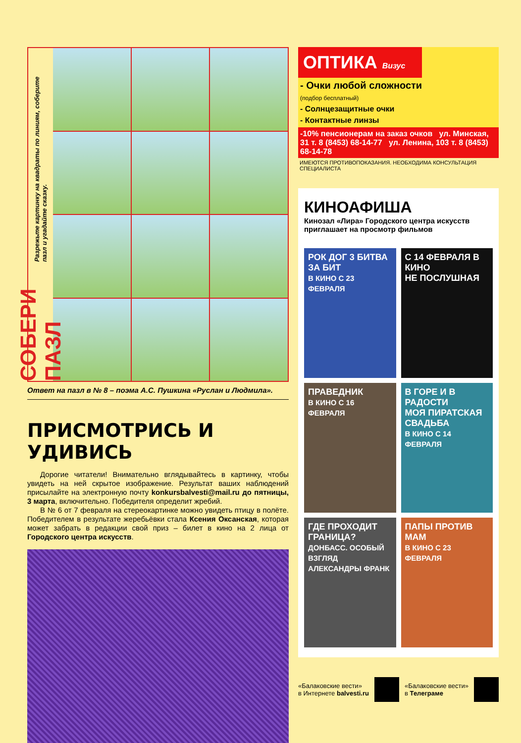СОБЕРИ ПАЗЛ
Разрежьте картинку на квадраты по линиям, соберите пазл и угадайте сказку.
Ответ на пазл в № 8 – поэма А.С. Пушкина «Руслан и Людмила».
ПРИСМОТРИСЬ И УДИВИСЬ
Дорогие читатели! Внимательно вглядывайтесь в картинку, чтобы увидеть на ней скрытое изображение. Результат ваших наблюдений присылайте на электронную почту konkursbalvesti@mail.ru до пятницы, 3 марта, включительно. Победителя определит жребий.
В № 6 от 7 февраля на стереокартинке можно увидеть птицу в полёте. Победителем в результате жеребьёвки стала Ксения Оксанская, которая может забрать в редакции свой приз – билет в кино на 2 лица от Городского центра искусств.
ОПТИКА Визус
- Очки любой сложности
(подбор бесплатный)
- Солнцезащитные очки
- Контактные линзы
-10% пенсионерам на заказ очков ул. Минская, 31 т. 8 (8453) 68-14-77 ул. Ленина, 103 т. 8 (8453) 68-14-78
ИМЕЮТСЯ ПРОТИВОПОКАЗАНИЯ. НЕОБХОДИМА КОНСУЛЬТАЦИЯ СПЕЦИАЛИСТА
КИНОАФИША
Кинозал «Лира» Городского центра искусств приглашает на просмотр фильмов
РОК ДОГ 3 БИТВА ЗА БИТ
В КИНО С 23 ФЕВРАЛЯ
С 14 ФЕВРАЛЯ В КИНО
НЕ ПОСЛУШНАЯ
ПРАВЕДНИК
В КИНО С 16 ФЕВРАЛЯ
В ГОРЕ И В РАДОСТИ
МОЯ ПИРАТСКАЯ СВАДЬБА
В КИНО С 14 ФЕВРАЛЯ
ГДЕ ПРОХОДИТ ГРАНИЦА?
ДОНБАСС. ОСОБЫЙ ВЗГЛЯД АЛЕКСАНДРЫ ФРАНК
ПАПЫ ПРОТИВ МАМ
В КИНО С 23 ФЕВРАЛЯ
«Балаковские вести»
в Интернете balvesti.ru
«Балаковские вести»
в Телеграме